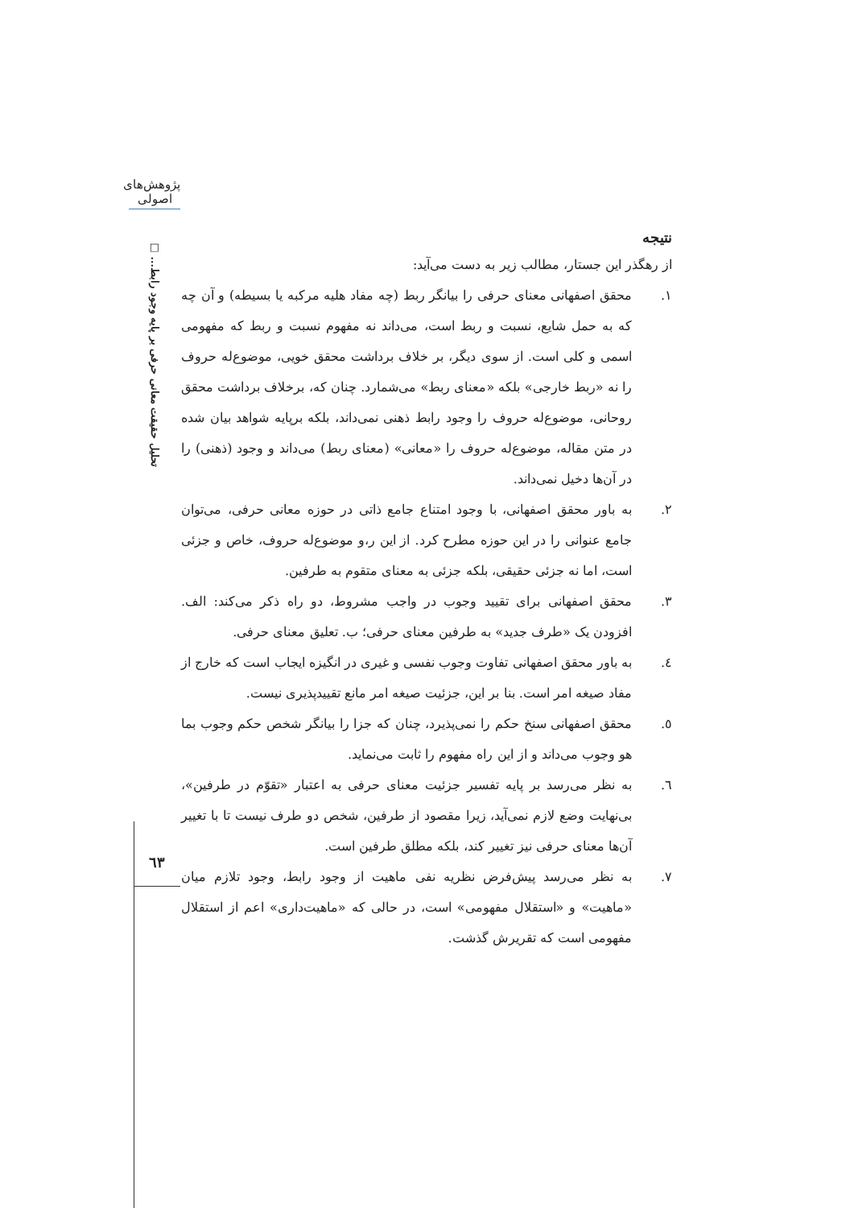پژوهش‌های اصولی
تحلیل حقیقت معانی حرفی بر پایه وجود رابط... □
٦٣
نتیجه
از رهگذر این جستار، مطالب زیر به دست می‌آید:
١. محقق اصفهانی معنای حرفی را بیانگر ربط (چه مفاد هلیه مرکبه یا بسیطه) و آن چه که به حمل شایع، نسبت و ربط است، می‌داند نه مفهوم نسبت و ربط که مفهومی اسمی و کلی است. از سوی دیگر، بر خلاف برداشت محقق خویی، موضوع‌له حروف را نه «ربط خارجی» بلکه «معنای ربط» می‌شمارد. چنان که، برخلاف برداشت محقق روحانی، موضوع‌له حروف را وجود رابط ذهنی نمی‌داند، بلکه برپایه شواهد بیان شده در متن مقاله، موضوع‌له حروف را «معانی» (معنای ربط) می‌داند و وجود (ذهنی) را در آن‌ها دخیل نمی‌داند.
٢. به باور محقق اصفهانی، با وجود امتناع جامع ذاتی در حوزه معانی حرفی، می‌توان جامع عنوانی را در این حوزه مطرح کرد. از این ر،و موضوع‌له حروف، خاص و جزئی است، اما نه جزئی حقیقی، بلکه جزئی به معنای متقوم به طرفین.
٣. محقق اصفهانی برای تقیید وجوب در واجب مشروط، دو راه ذکر می‌کند: الف. افزودن یک «طرف جدید» به طرفین معنای حرفی؛ ب. تعلیق معنای حرفی.
٤. به باور محقق اصفهانی تفاوت وجوب نفسی و غیری در انگیزه ایجاب است که خارج از مفاد صیغه امر است. بنا بر این، جزئیت صیغه امر مانع تقییدپذیری نیست.
٥. محقق اصفهانی سنخ حکم را نمی‌پذیرد، چنان که جزا را بیانگر شخص حکم وجوب بما هو وجوب می‌داند و از این راه مفهوم را ثابت می‌نماید.
٦. به نظر می‌رسد بر پایه تفسیر جزئیت معنای حرفی به اعتبار «تقوّم در طرفین»، بی‌نهایت وضع لازم نمی‌آید، زیرا مقصود از طرفین، شخص دو طرف نیست تا با تغییر آن‌ها معنای حرفی نیز تغییر کند، بلکه مطلق طرفین است.
٧. به نظر می‌رسد پیش‌فرض نظریه نفی ماهیت از وجود رابط، وجود تلازم میان «ماهیت» و «استقلال مفهومی» است، در حالی که «ماهیت‌داری» اعم از استقلال مفهومی است که تقریرش گذشت.